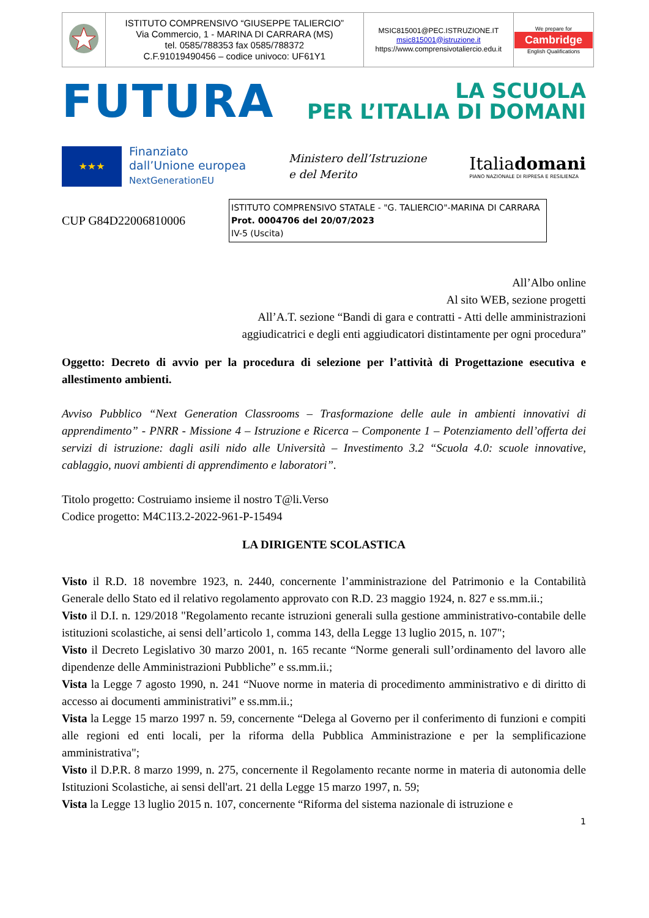| | ISTITUTO COMPRENSIVO “GIUSEPPE TALIERCIO” Via Commercio, 1 - MARINA DI CARRARA (MS) tel. 0585/788353 fax 0585/788372 C.F.91019490456 – codice univoco: UF61Y1 | MSIC815001@PEC.ISTRUZIONE.IT msic815001@istruzione.it https://www.comprensivotaliercio.edu.it | We prepare for Cambridge English Qualifications |
FUTURA LA SCUOLA
PER L’ITALIA DI DOMANI
★★★
Finanziato
dall’Unione europea
NextGenerationEU
Ministero dell’Istruzione
e del Merito
Italiadomani
PIANO NAZIONALE DI RIPRESA E RESILIENZA
CUP G84D22006810006
ISTITUTO COMPRENSIVO STATALE - "G. TALIERCIO"-MARINA DI CARRARA
Prot. 0004706 del 20/07/2023
IV-5 (Uscita)
All’Albo online
Al sito WEB, sezione progetti
All’A.T. sezione “Bandi di gara e contratti - Atti delle amministrazioni
aggiudicatrici e degli enti aggiudicatori distintamente per ogni procedura”
Oggetto: Decreto di avvio per la procedura di selezione per l’attività di Progettazione esecutiva e allestimento ambienti.
Avviso Pubblico “Next Generation Classrooms – Trasformazione delle aule in ambienti innovativi di apprendimento” - PNRR - Missione 4 – Istruzione e Ricerca – Componente 1 – Potenziamento dell’offerta dei servizi di istruzione: dagli asili nido alle Università – Investimento 3.2 “Scuola 4.0: scuole innovative, cablaggio, nuovi ambienti di apprendimento e laboratori”.
Titolo progetto: Costruiamo insieme il nostro T@li.Verso
Codice progetto: M4C1I3.2-2022-961-P-15494
LA DIRIGENTE SCOLASTICA
Visto il R.D. 18 novembre 1923, n. 2440, concernente l’amministrazione del Patrimonio e la Contabilità Generale dello Stato ed il relativo regolamento approvato con R.D. 23 maggio 1924, n. 827 e ss.mm.ii.;
Visto il D.I. n. 129/2018 "Regolamento recante istruzioni generali sulla gestione amministrativo-contabile delle istituzioni scolastiche, ai sensi dell’articolo 1, comma 143, della Legge 13 luglio 2015, n. 107";
Visto il Decreto Legislativo 30 marzo 2001, n. 165 recante “Norme generali sull’ordinamento del lavoro alle dipendenze delle Amministrazioni Pubbliche” e ss.mm.ii.;
Vista la Legge 7 agosto 1990, n. 241 “Nuove norme in materia di procedimento amministrativo e di diritto di accesso ai documenti amministrativi” e ss.mm.ii.;
Vista la Legge 15 marzo 1997 n. 59, concernente “Delega al Governo per il conferimento di funzioni e compiti alle regioni ed enti locali, per la riforma della Pubblica Amministrazione e per la semplificazione amministrativa";
Visto il D.P.R. 8 marzo 1999, n. 275, concernente il Regolamento recante norme in materia di autonomia delle Istituzioni Scolastiche, ai sensi dell'art. 21 della Legge 15 marzo 1997, n. 59;
Vista la Legge 13 luglio 2015 n. 107, concernente “Riforma del sistema nazionale di istruzione e
1